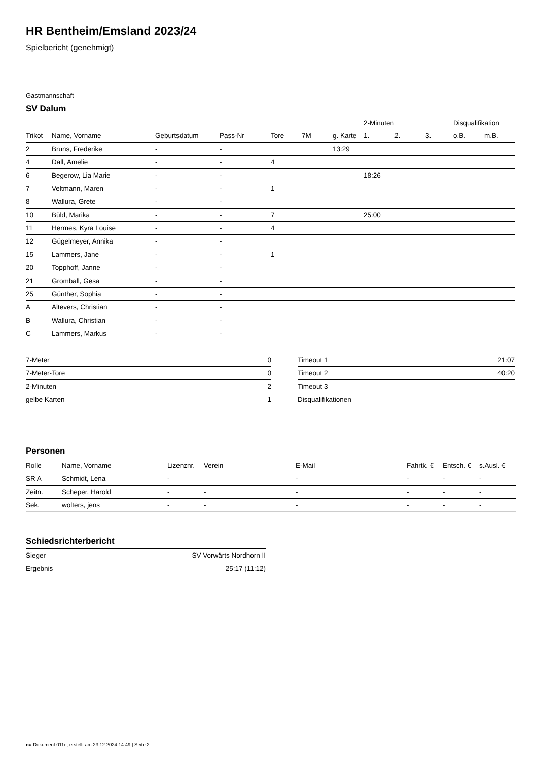HR Bentheim/Emsland 2023/24
Spielbericht (genehmigt)
Gastmannschaft
SV Dalum
| | | | | | | | 2-Minuten | | | Disqualifikation | |
| --- | --- | --- | --- | --- | --- | --- | --- | --- | --- | --- | --- |
| Trikot | Name, Vorname | Geburtsdatum | Pass-Nr | Tore | 7M | g. Karte | 1. | 2. | 3. | o.B. | m.B. |
| 2 | Bruns, Frederike | - | - | | | 13:29 | | | | | |
| 4 | Dall, Amelie | - | - | 4 | | | | | | | |
| 6 | Begerow, Lia Marie | - | - | | | | 18:26 | | | | |
| 7 | Veltmann, Maren | - | - | 1 | | | | | | | |
| 8 | Wallura, Grete | - | - | | | | | | | | |
| 10 | Büld, Marika | - | - | 7 | | | 25:00 | | | | |
| 11 | Hermes, Kyra Louise | - | - | 4 | | | | | | | |
| 12 | Gügelmeyer, Annika | - | - | | | | | | | | |
| 15 | Lammers, Jane | - | - | 1 | | | | | | | |
| 20 | Topphoff, Janne | - | - | | | | | | | | |
| 21 | Gromball, Gesa | - | - | | | | | | | | |
| 25 | Günther, Sophia | - | - | | | | | | | | |
| A | Altevers, Christian | - | - | | | | | | | | |
| B | Wallura, Christian | - | - | | | | | | | | |
| C | Lammers, Markus | - | - | | | | | | | | |
| 7-Meter | 0 |
| 7-Meter-Tore | 0 |
| 2-Minuten | 2 |
| gelbe Karten | 1 |
| Timeout 1 | 21:07 |
| Timeout 2 | 40:20 |
| Timeout 3 | |
| Disqualifikationen | |
Personen
| Rolle | Name, Vorname | Lizenznr. | Verein | E-Mail | Fahrtk. € | Entsch. € | s.Ausl. € |
| --- | --- | --- | --- | --- | --- | --- | --- |
| SR A | Schmidt, Lena | - | | - | - | - | - |
| Zeitn. | Scheper, Harold | - | - | - | - | - | - |
| Sek. | wolters, jens | - | - | - | - | - | - |
Schiedsrichterbericht
| Sieger | SV Vorwärts Nordhorn II |
| Ergebnis | 25:17 (11:12) |
nu.Dokument 011e, erstellt am 23.12.2024 14:49 | Seite 2